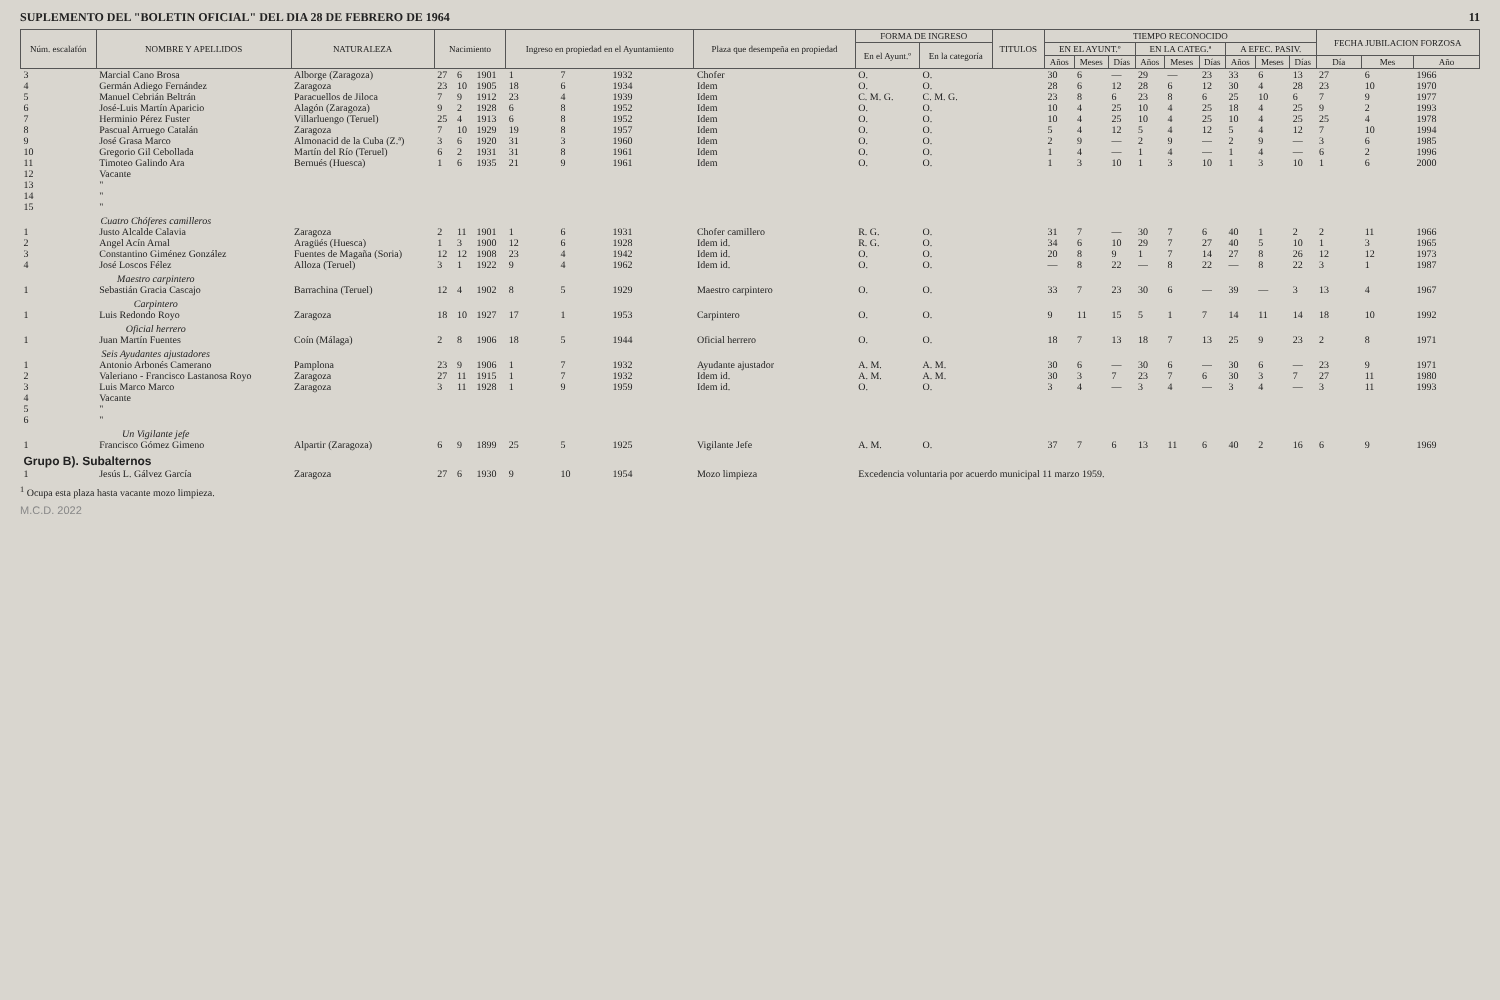SUPLEMENTO DEL "BOLETIN OFICIAL" DEL DIA 28 DE FEBRERO DE 1964 11
| Núm. escalafón | NOMBRE Y APELLIDOS | NATURALEZA | Nacimiento | | | Ingreso en propiedad en el Ayuntamiento | | | Plaza que desempeña en propiedad | FORMA DE INGRESO | | TITULOS | TIEMPO RECONOCIDO | | | | | | | | | FECHA JUBILACION FORZOSA | | |
| --- | --- | --- | --- | --- | --- | --- | --- | --- | --- | --- | --- | --- | --- | --- | --- | --- | --- | --- | --- | --- | --- | --- | --- | --- |
| | | | | | | | | | | En el Ayunt.º | En la categoría | | EN EL AYUNT.º | | | EN LA CATEG.ª | | | A EFEC. PASIV. | | | | | |
| | | | | | | | | | | | | | Años | Meses | Días | Años | Meses | Días | Años | Meses | Días | Día | Mes | Año |
| 3 | Marcial Cano Brosa | Alborge (Zaragoza) | 27 | 6 | 1901 | 1 | 7 | 1932 | Chofer | O. | O. | | 30 | 6 | — | 29 | — | 23 | 33 | 6 | 13 | 27 | 6 | 1966 |
| 4 | Germán Adiego Fernández | Zaragoza | 23 | 10 | 1905 | 18 | 6 | 1934 | Idem | O. | O. | | 28 | 6 | 12 | 28 | 6 | 12 | 30 | 4 | 28 | 23 | 10 | 1970 |
| 5 | Manuel Cebrián Beltrán | Paracuellos de Jiloca | 7 | 9 | 1912 | 23 | 4 | 1939 | Idem | C. M. G. | C. M. G. | | 23 | 8 | 6 | 23 | 8 | 6 | 25 | 10 | 6 | 7 | 9 | 1977 |
| 6 | José-Luis Martín Aparicio | Alagón (Zaragoza) | 9 | 2 | 1928 | 6 | 8 | 1952 | Idem | O. | O. | | 10 | 4 | 25 | 10 | 4 | 25 | 18 | 4 | 25 | 9 | 2 | 1993 |
| 7 | Herminio Pérez Fuster | Villarluengo (Teruel) | 25 | 4 | 1913 | 6 | 8 | 1952 | Idem | O. | O. | | 10 | 4 | 25 | 10 | 4 | 25 | 10 | 4 | 25 | 25 | 4 | 1978 |
| 8 | Pascual Arruego Catalán | Zaragoza | 7 | 10 | 1929 | 19 | 8 | 1957 | Idem | O. | O. | | 5 | 4 | 12 | 5 | 4 | 12 | 5 | 4 | 12 | 7 | 10 | 1994 |
| 9 | José Grasa Marco | Almonacid de la Cuba (Z.ª) | 3 | 6 | 1920 | 31 | 3 | 1960 | Idem | O. | O. | | 2 | 9 | — | 2 | 9 | — | 2 | 9 | — | 3 | 6 | 1985 |
| 10 | Gregorio Gil Cebollada | Martín del Río (Teruel) | 6 | 2 | 1931 | 31 | 8 | 1961 | Idem | O. | O. | | 1 | 4 | — | 1 | 4 | — | 1 | 4 | — | 6 | 2 | 1996 |
| 11 | Timoteo Galindo Ara | Bernués (Huesca) | 1 | 6 | 1935 | 21 | 9 | 1961 | Idem | O. | O. | | 1 | 3 | 10 | 1 | 3 | 10 | 1 | 3 | 10 | 1 | 6 | 2000 |
| 12 | Vacante | | | | | | | | | | | | | | | | | | | | | | | |
| 13 | " | | | | | | | | | | | | | | | | | | | | | | | |
| 14 | " | | | | | | | | | | | | | | | | | | | | | | | |
| 15 | " | | | | | | | | | | | | | | | | | | | | | | | |
| Cuatro Chóferes camilleros | | | | | | | | | | | | | | | | | | | | | | | | |
| 1 | Justo Alcalde Calavia | Zaragoza | 2 | 11 | 1901 | 1 | 6 | 1931 | Chofer camillero | R. G. | O. | | 31 | 7 | — | 30 | 7 | 6 | 40 | 1 | 2 | 2 | 11 | 1966 |
| 2 | Angel Acín Arnal | Aragüés (Huesca) | 1 | 3 | 1900 | 12 | 6 | 1928 | Idem id. | R. G. | O. | | 34 | 6 | 10 | 29 | 7 | 27 | 40 | 5 | 10 | 1 | 3 | 1965 |
| 3 | Constantino Giménez González | Fuentes de Magaña (Soria) | 12 | 12 | 1908 | 23 | 4 | 1942 | Idem id. | O. | O. | | 20 | 8 | 9 | 1 | 7 | 14 | 27 | 8 | 26 | 12 | 12 | 1973 |
| 4 | José Loscos Félez | Alloza (Teruel) | 3 | 1 | 1922 | 9 | 4 | 1962 | Idem id. | O. | O. | | — | 8 | 22 | — | 8 | 22 | — | 8 | 22 | 3 | 1 | 1987 |
| Maestro carpintero | | | | | | | | | | | | | | | | | | | | | | | | |
| 1 | Sebastián Gracia Cascajo | Barrachina (Teruel) | 12 | 4 | 1902 | 8 | 5 | 1929 | Maestro carpintero | O. | O. | | 33 | 7 | 23 | 30 | 6 | — | 39 | — | 3 | 13 | 4 | 1967 |
| Carpintero | | | | | | | | | | | | | | | | | | | | | | | | |
| 1 | Luis Redondo Royo | Zaragoza | 18 | 10 | 1927 | 17 | 1 | 1953 | Carpintero | O. | O. | | 9 | 11 | 15 | 5 | 1 | 7 | 14 | 11 | 14 | 18 | 10 | 1992 |
| Oficial herrero | | | | | | | | | | | | | | | | | | | | | | | | |
| 1 | Juan Martín Fuentes | Coín (Málaga) | 2 | 8 | 1906 | 18 | 5 | 1944 | Oficial herrero | O. | O. | | 18 | 7 | 13 | 18 | 7 | 13 | 25 | 9 | 23 | 2 | 8 | 1971 |
| Seis Ayudantes ajustadores | | | | | | | | | | | | | | | | | | | | | | | | |
| 1 | Antonio Arbonés Camerano | Pamplona | 23 | 9 | 1906 | 1 | 7 | 1932 | Ayudante ajustador | A. M. | A. M. | | 30 | 6 | — | 30 | 6 | — | 30 | 6 | — | 23 | 9 | 1971 |
| 2 | Valeriano - Francisco Lastanosa Royo | Zaragoza | 27 | 11 | 1915 | 1 | 7 | 1932 | Idem id. | A. M. | A. M. | | 30 | 3 | 7 | 23 | 7 | 6 | 30 | 3 | 7 | 27 | 11 | 1980 |
| 3 | Luis Marco Marco | Zaragoza | 3 | 11 | 1928 | 1 | 9 | 1959 | Idem id. | O. | O. | | 3 | 4 | — | 3 | 4 | — | 3 | 4 | — | 3 | 11 | 1993 |
| 4 | Vacante | | | | | | | | | | | | | | | | | | | | | | | |
| 5 | " | | | | | | | | | | | | | | | | | | | | | | | |
| 6 | " | | | | | | | | | | | | | | | | | | | | | | | |
| Un Vigilante jefe | | | | | | | | | | | | | | | | | | | | | | | | |
| 1 | Francisco Gómez Gimeno | Alpartir (Zaragoza) | 6 | 9 | 1899 | 25 | 5 | 1925 | Vigilante Jefe | A. M. | O. | | 37 | 7 | 6 | 13 | 11 | 6 | 40 | 2 | 16 | 6 | 9 | 1969 |
| Grupo B). Subalternos | | | | | | | | | | | | | | | | | | | | | | | | |
| 1 | Jesús L. Gálvez García | Zaragoza | 27 | 6 | 1930 | 9 | 10 | 1954 | Mozo limpieza | Excedencia voluntaria por acuerdo municipal 11 marzo 1959. | | | | | | | | | | | | | | |
<sup>1</sup> Ocupa esta plaza hasta vacante mozo limpieza.
M.C.D. 2022